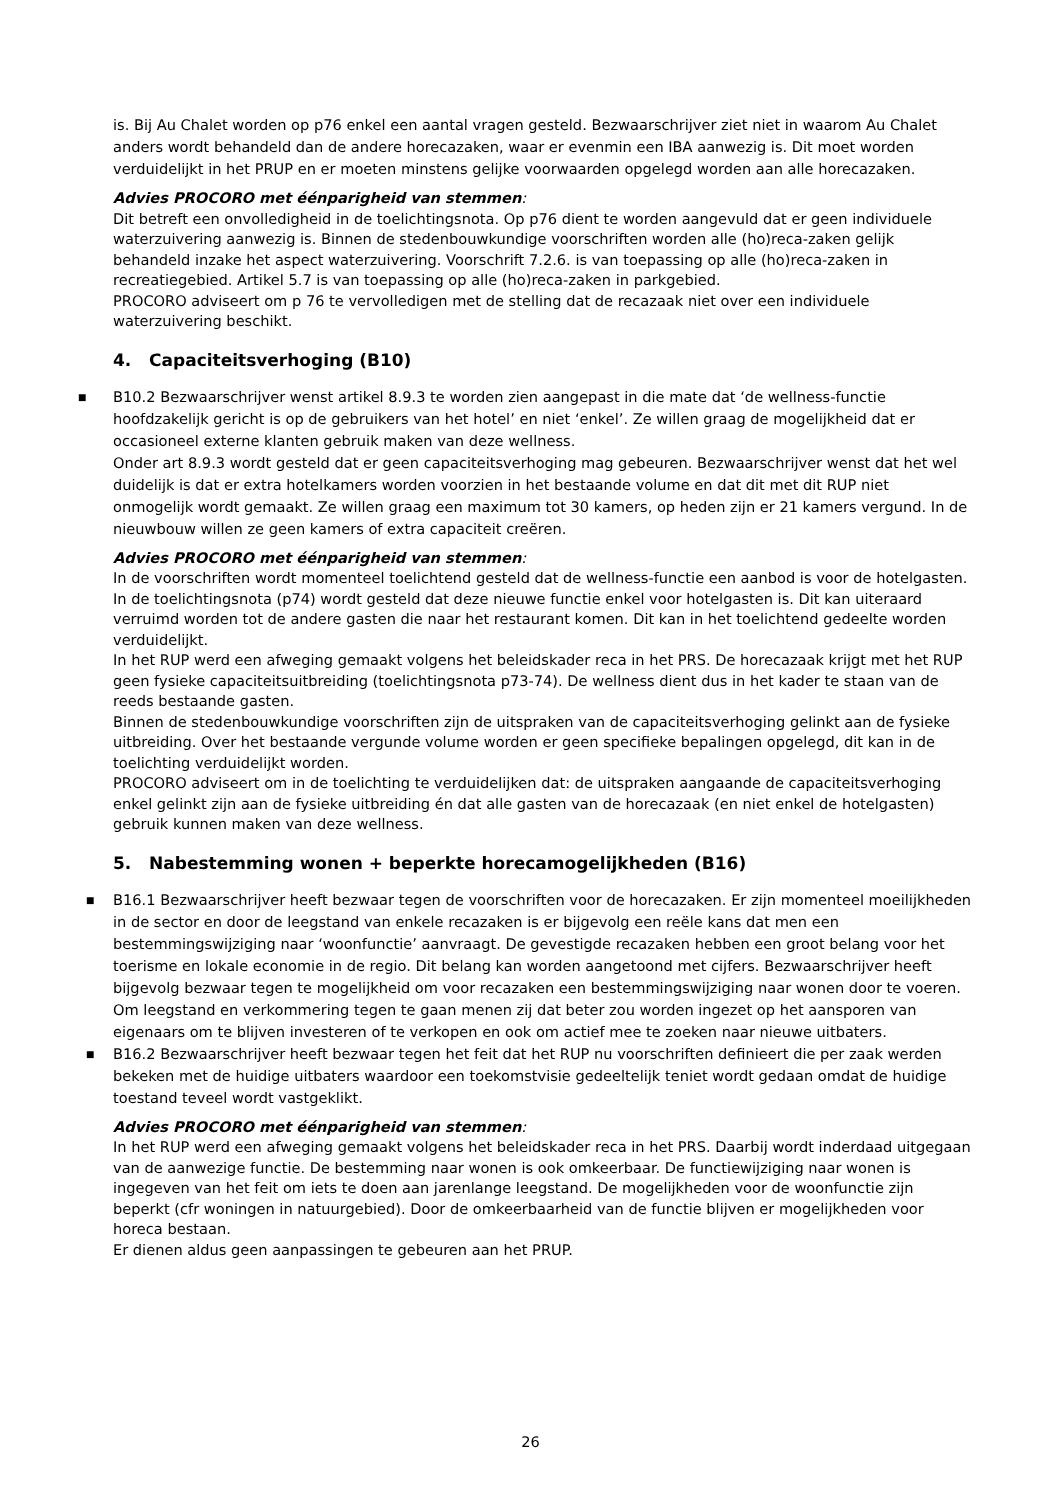is. Bij Au Chalet worden op p76 enkel een aantal vragen gesteld. Bezwaarschrijver ziet niet in waarom Au Chalet anders wordt behandeld dan de andere horecazaken, waar er evenmin een IBA aanwezig is. Dit moet worden verduidelijkt in het PRUP en er moeten minstens gelijke voorwaarden opgelegd worden aan alle horecazaken.
Advies PROCORO met éénparigheid van stemmen:
Dit betreft een onvolledigheid in de toelichtingsnota. Op p76 dient te worden aangevuld dat er geen individuele waterzuivering aanwezig is. Binnen de stedenbouwkundige voorschriften worden alle (ho)reca-zaken gelijk behandeld inzake het aspect waterzuivering. Voorschrift 7.2.6. is van toepassing op alle (ho)reca-zaken in recreatiegebied. Artikel 5.7 is van toepassing op alle (ho)reca-zaken in parkgebied.
PROCORO adviseert om p 76 te vervolledigen met de stelling dat de recazaak niet over een individuele waterzuivering beschikt.
4. Capaciteitsverhoging (B10)
■ B10.2 Bezwaarschrijver wenst artikel 8.9.3 te worden zien aangepast in die mate dat ‘de wellness-functie hoofdzakelijk gericht is op de gebruikers van het hotel’ en niet ‘enkel’. Ze willen graag de mogelijkheid dat er occasioneel externe klanten gebruik maken van deze wellness.
Onder art 8.9.3 wordt gesteld dat er geen capaciteitsverhoging mag gebeuren. Bezwaarschrijver wenst dat het wel duidelijk is dat er extra hotelkamers worden voorzien in het bestaande volume en dat dit met dit RUP niet onmogelijk wordt gemaakt. Ze willen graag een maximum tot 30 kamers, op heden zijn er 21 kamers vergund. In de nieuwbouw willen ze geen kamers of extra capaciteit creëren.
Advies PROCORO met éénparigheid van stemmen:
In de voorschriften wordt momenteel toelichtend gesteld dat de wellness-functie een aanbod is voor de hotelgasten. In de toelichtingsnota (p74) wordt gesteld dat deze nieuwe functie enkel voor hotelgasten is. Dit kan uiteraard verruimd worden tot de andere gasten die naar het restaurant komen. Dit kan in het toelichtend gedeelte worden verduidelijkt.
In het RUP werd een afweging gemaakt volgens het beleidskader reca in het PRS. De horecazaak krijgt met het RUP geen fysieke capaciteitsuitbreiding (toelichtingsnota p73-74). De wellness dient dus in het kader te staan van de reeds bestaande gasten.
Binnen de stedenbouwkundige voorschriften zijn de uitspraken van de capaciteitsverhoging gelinkt aan de fysieke uitbreiding. Over het bestaande vergunde volume worden er geen specifieke bepalingen opgelegd, dit kan in de toelichting verduidelijkt worden.
PROCORO adviseert om in de toelichting te verduidelijken dat: de uitspraken aangaande de capaciteitsverhoging enkel gelinkt zijn aan de fysieke uitbreiding én dat alle gasten van de horecazaak (en niet enkel de hotelgasten) gebruik kunnen maken van deze wellness.
5. Nabestemming wonen + beperkte horecamogelijkheden (B16)
■ B16.1 Bezwaarschrijver heeft bezwaar tegen de voorschriften voor de horecazaken. Er zijn momenteel moeilijkheden in de sector en door de leegstand van enkele recazaken is er bijgevolg een reële kans dat men een bestemmingswijziging naar ‘woonfunctie’ aanvraagt. De gevestigde recazaken hebben een groot belang voor het toerisme en lokale economie in de regio. Dit belang kan worden aangetoond met cijfers. Bezwaarschrijver heeft bijgevolg bezwaar tegen te mogelijkheid om voor recazaken een bestemmingswijziging naar wonen door te voeren. Om leegstand en verkommering tegen te gaan menen zij dat beter zou worden ingezet op het aansporen van eigenaars om te blijven investeren of te verkopen en ook om actief mee te zoeken naar nieuwe uitbaters.
■ B16.2 Bezwaarschrijver heeft bezwaar tegen het feit dat het RUP nu voorschriften definieert die per zaak werden bekeken met de huidige uitbaters waardoor een toekomstvisie gedeeltelijk teniet wordt gedaan omdat de huidige toestand teveel wordt vastgeklikt.
Advies PROCORO met éénparigheid van stemmen:
In het RUP werd een afweging gemaakt volgens het beleidskader reca in het PRS. Daarbij wordt inderdaad uitgegaan van de aanwezige functie. De bestemming naar wonen is ook omkeerbaar. De functiewijziging naar wonen is ingegeven van het feit om iets te doen aan jarenlange leegstand. De mogelijkheden voor de woonfunctie zijn beperkt (cfr woningen in natuurgebied). Door de omkeerbaarheid van de functie blijven er mogelijkheden voor horeca bestaan.
Er dienen aldus geen aanpassingen te gebeuren aan het PRUP.
26